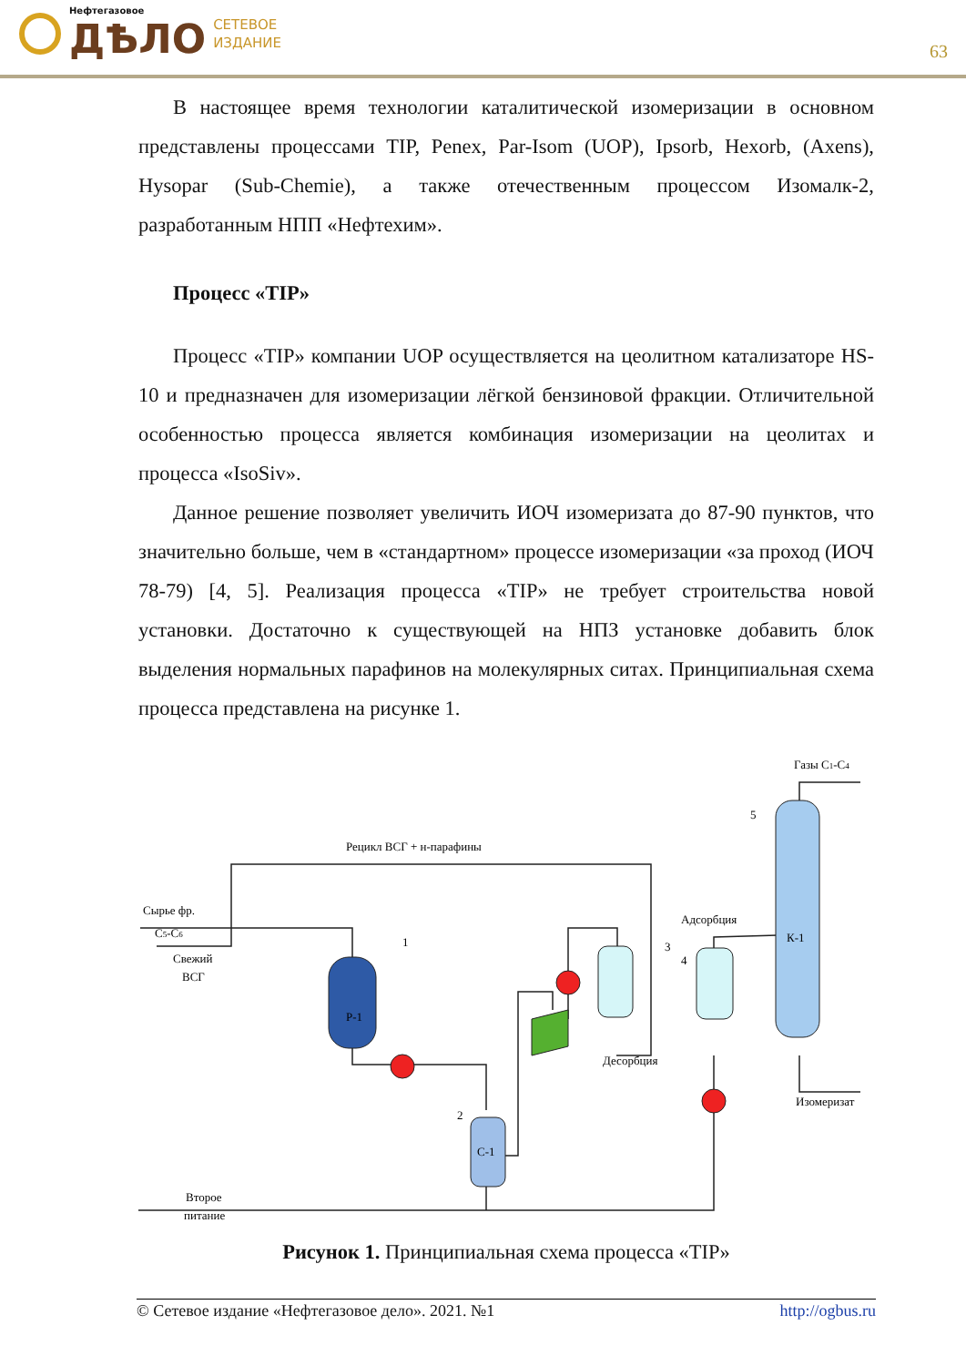Нефтегазовое
ДѢЛО
СЕТЕВОЕ
ИЗДАНИЕ
63
В настоящее время технологии каталитической изомеризации в основном представлены процессами TIP, Penex, Par-Isom (UOP), Ipsorb, Hexorb, (Axens), Hysopar (Sub-Chemie), а также отечественным процессом Изомалк-2, разработанным НПП «Нефтехим».
Процесс «TIP»
Процесс «TIP» компании UOP осуществляется на цеолитном катализаторе HS-10 и предназначен для изомеризации лёгкой бензиновой фракции. Отличительной особенностью процесса является комбинация изомеризации на цеолитах и процесса «IsoSiv».
Данное решение позволяет увеличить ИОЧ изомеризата до 87-90 пунктов, что значительно больше, чем в «стандартном» процессе изомеризации «за проход (ИОЧ 78-79) [4, 5]. Реализация процесса «TIP» не требует строительства новой установки. Достаточно к существующей на НПЗ установке добавить блок выделения нормальных парафинов на молекулярных ситах. Принципиальная схема процесса представлена на рисунке 1.
Сырье фр.
C5-C6
Свежий
ВСГ
Р-1
1
2
С-1
3
Десорбция
Адсорбция
4
К-1
5
Газы C1-C4
Изомеризат
Рецикл ВСГ + н-парафины
Второе
питание
Рисунок 1. Принципиальная схема процесса «TIP»
© Сетевое издание «Нефтегазовое дело». 2021. №1 http://ogbus.ru